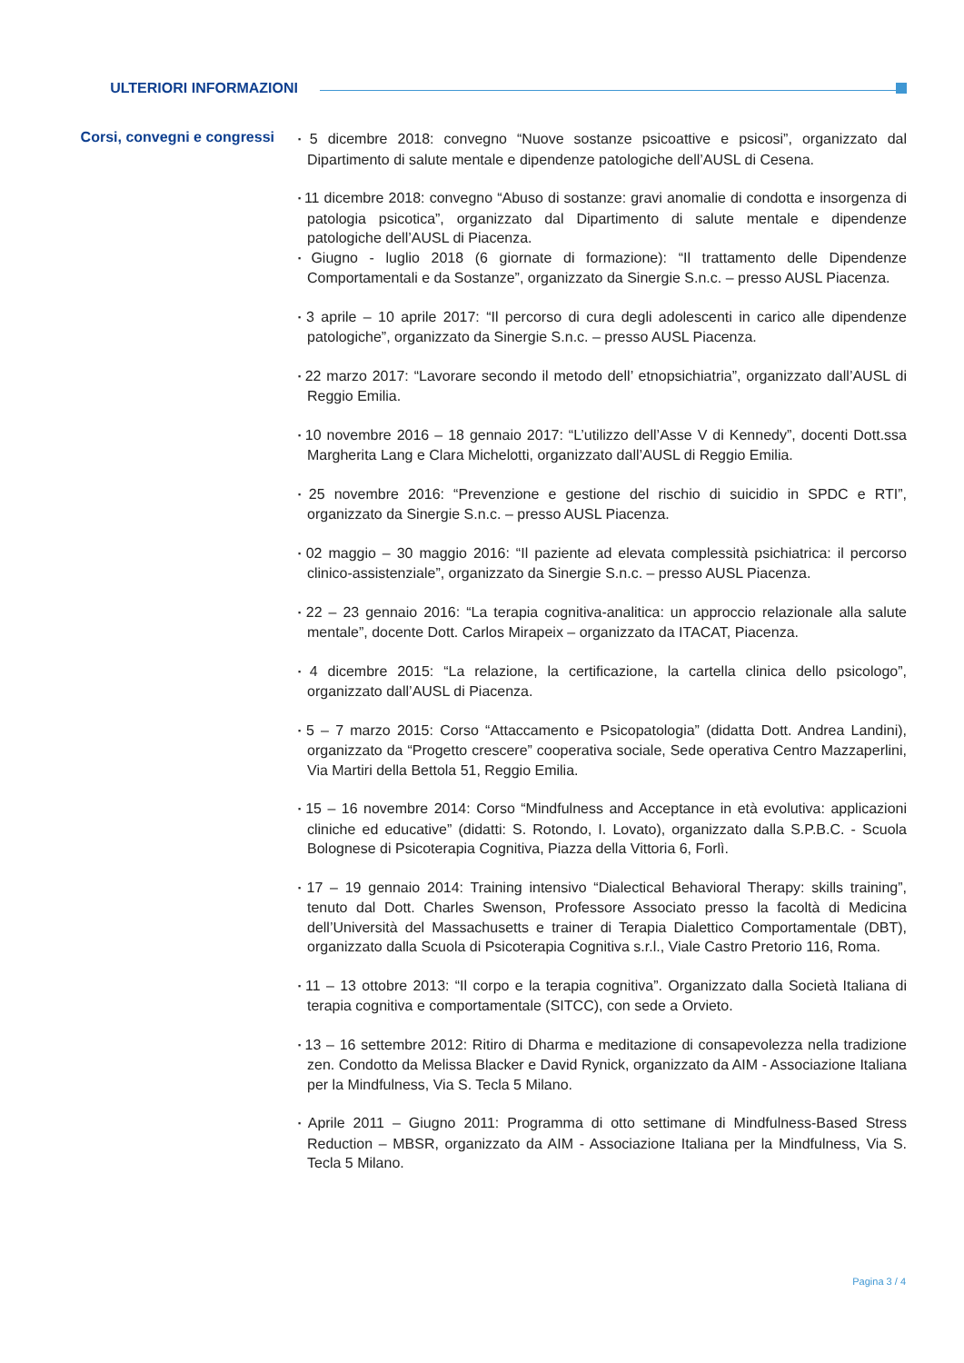ULTERIORI INFORMAZIONI
Corsi, convegni e congressi
▪ 5 dicembre 2018: convegno “Nuove sostanze psicoattive e psicosi”, organizzato dal Dipartimento di salute mentale e dipendenze patologiche dell’AUSL di Cesena.
▪ 11 dicembre 2018: convegno “Abuso di sostanze: gravi anomalie di condotta e insorgenza di patologia psicotica”, organizzato dal Dipartimento di salute mentale e dipendenze patologiche dell’AUSL di Piacenza.
▪ Giugno - luglio 2018 (6 giornate di formazione): “Il trattamento delle Dipendenze Comportamentali e da Sostanze”, organizzato da Sinergie S.n.c. – presso AUSL Piacenza.
▪ 3 aprile – 10 aprile 2017: “Il percorso di cura degli adolescenti in carico alle dipendenze patologiche”, organizzato da Sinergie S.n.c. – presso AUSL Piacenza.
▪ 22 marzo 2017: “Lavorare secondo il metodo dell’ etnopsichiatria”, organizzato dall’AUSL di Reggio Emilia.
▪ 10 novembre 2016 – 18 gennaio 2017: “L’utilizzo dell’Asse V di Kennedy”, docenti Dott.ssa Margherita Lang e Clara Michelotti, organizzato dall’AUSL di Reggio Emilia.
▪ 25 novembre 2016: “Prevenzione e gestione del rischio di suicidio in SPDC e RTI”, organizzato da Sinergie S.n.c. – presso AUSL Piacenza.
▪ 02 maggio – 30 maggio 2016: “Il paziente ad elevata complessità psichiatrica: il percorso clinico-assistenziale”, organizzato da Sinergie S.n.c. – presso AUSL Piacenza.
▪ 22 – 23 gennaio 2016: “La terapia cognitiva-analitica: un approccio relazionale alla salute mentale”, docente Dott. Carlos Mirapeix – organizzato da ITACAT, Piacenza.
▪ 4 dicembre 2015: “La relazione, la certificazione, la cartella clinica dello psicologo”, organizzato dall’AUSL di Piacenza.
▪ 5 – 7 marzo 2015: Corso “Attaccamento e Psicopatologia” (didatta Dott. Andrea Landini), organizzato da “Progetto crescere” cooperativa sociale, Sede operativa Centro Mazzaperlini, Via Martiri della Bettola 51, Reggio Emilia.
▪ 15 – 16 novembre 2014: Corso “Mindfulness and Acceptance in età evolutiva: applicazioni cliniche ed educative” (didatti: S. Rotondo, I. Lovato), organizzato dalla S.P.B.C. - Scuola Bolognese di Psicoterapia Cognitiva, Piazza della Vittoria 6, Forlì.
▪ 17 – 19 gennaio 2014: Training intensivo “Dialectical Behavioral Therapy: skills training”, tenuto dal Dott. Charles Swenson, Professore Associato presso la facoltà di Medicina dell’Università del Massachusetts e trainer di Terapia Dialettico Comportamentale (DBT), organizzato dalla Scuola di Psicoterapia Cognitiva s.r.l., Viale Castro Pretorio 116, Roma.
▪ 11 – 13 ottobre 2013: “Il corpo e la terapia cognitiva”. Organizzato dalla Società Italiana di terapia cognitiva e comportamentale (SITCC), con sede a Orvieto.
▪ 13 – 16 settembre 2012: Ritiro di Dharma e meditazione di consapevolezza nella tradizione zen. Condotto da Melissa Blacker e David Rynick, organizzato da AIM - Associazione Italiana per la Mindfulness, Via S. Tecla 5 Milano.
▪ Aprile 2011 – Giugno 2011: Programma di otto settimane di Mindfulness-Based Stress Reduction – MBSR, organizzato da AIM - Associazione Italiana per la Mindfulness, Via S. Tecla 5 Milano.
Pagina 3 / 4